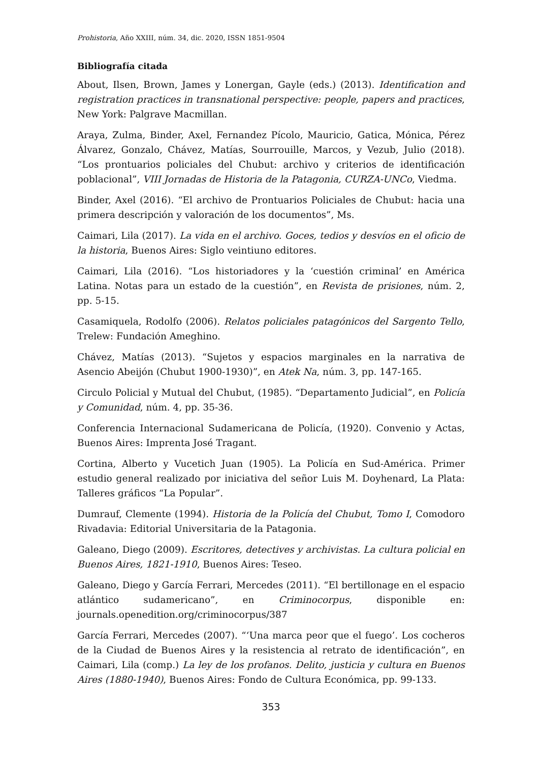Prohistoria, Año XXIII, núm. 34, dic. 2020, ISSN 1851-9504
Bibliografía citada
About, Ilsen, Brown, James y Lonergan, Gayle (eds.) (2013). Identification and registration practices in transnational perspective: people, papers and practices, New York: Palgrave Macmillan.
Araya, Zulma, Binder, Axel, Fernandez Pícolo, Mauricio, Gatica, Mónica, Pérez Álvarez, Gonzalo, Chávez, Matías, Sourrouille, Marcos, y Vezub, Julio (2018). “Los prontuarios policiales del Chubut: archivo y criterios de identificación poblacional”, VIII Jornadas de Historia de la Patagonia, CURZA-UNCo, Viedma.
Binder, Axel (2016). “El archivo de Prontuarios Policiales de Chubut: hacia una primera descripción y valoración de los documentos”, Ms.
Caimari, Lila (2017). La vida en el archivo. Goces, tedios y desvíos en el oficio de la historia, Buenos Aires: Siglo veintiuno editores.
Caimari, Lila (2016). “Los historiadores y la ‘cuestión criminal’ en América Latina. Notas para un estado de la cuestión”, en Revista de prisiones, núm. 2, pp. 5-15.
Casamiquela, Rodolfo (2006). Relatos policiales patagónicos del Sargento Tello, Trelew: Fundación Ameghino.
Chávez, Matías (2013). “Sujetos y espacios marginales en la narrativa de Asencio Abeijón (Chubut 1900-1930)”, en Atek Na, núm. 3, pp. 147-165.
Circulo Policial y Mutual del Chubut, (1985). “Departamento Judicial”, en Policía y Comunidad, núm. 4, pp. 35-36.
Conferencia Internacional Sudamericana de Policía, (1920). Convenio y Actas, Buenos Aires: Imprenta José Tragant.
Cortina, Alberto y Vucetich Juan (1905). La Policía en Sud-América. Primer estudio general realizado por iniciativa del señor Luis M. Doyhenard, La Plata: Talleres gráficos “La Popular”.
Dumrauf, Clemente (1994). Historia de la Policía del Chubut, Tomo I, Comodoro Rivadavia: Editorial Universitaria de la Patagonia.
Galeano, Diego (2009). Escritores, detectives y archivistas. La cultura policial en Buenos Aires, 1821-1910, Buenos Aires: Teseo.
Galeano, Diego y García Ferrari, Mercedes (2011). “El bertillonage en el espacio atlántico sudamericano”, en Criminocorpus, disponible en: journals.openedition.org/criminocorpus/387
García Ferrari, Mercedes (2007). “‘Una marca peor que el fuego’. Los cocheros de la Ciudad de Buenos Aires y la resistencia al retrato de identificación”, en Caimari, Lila (comp.) La ley de los profanos. Delito, justicia y cultura en Buenos Aires (1880-1940), Buenos Aires: Fondo de Cultura Económica, pp. 99-133.
353